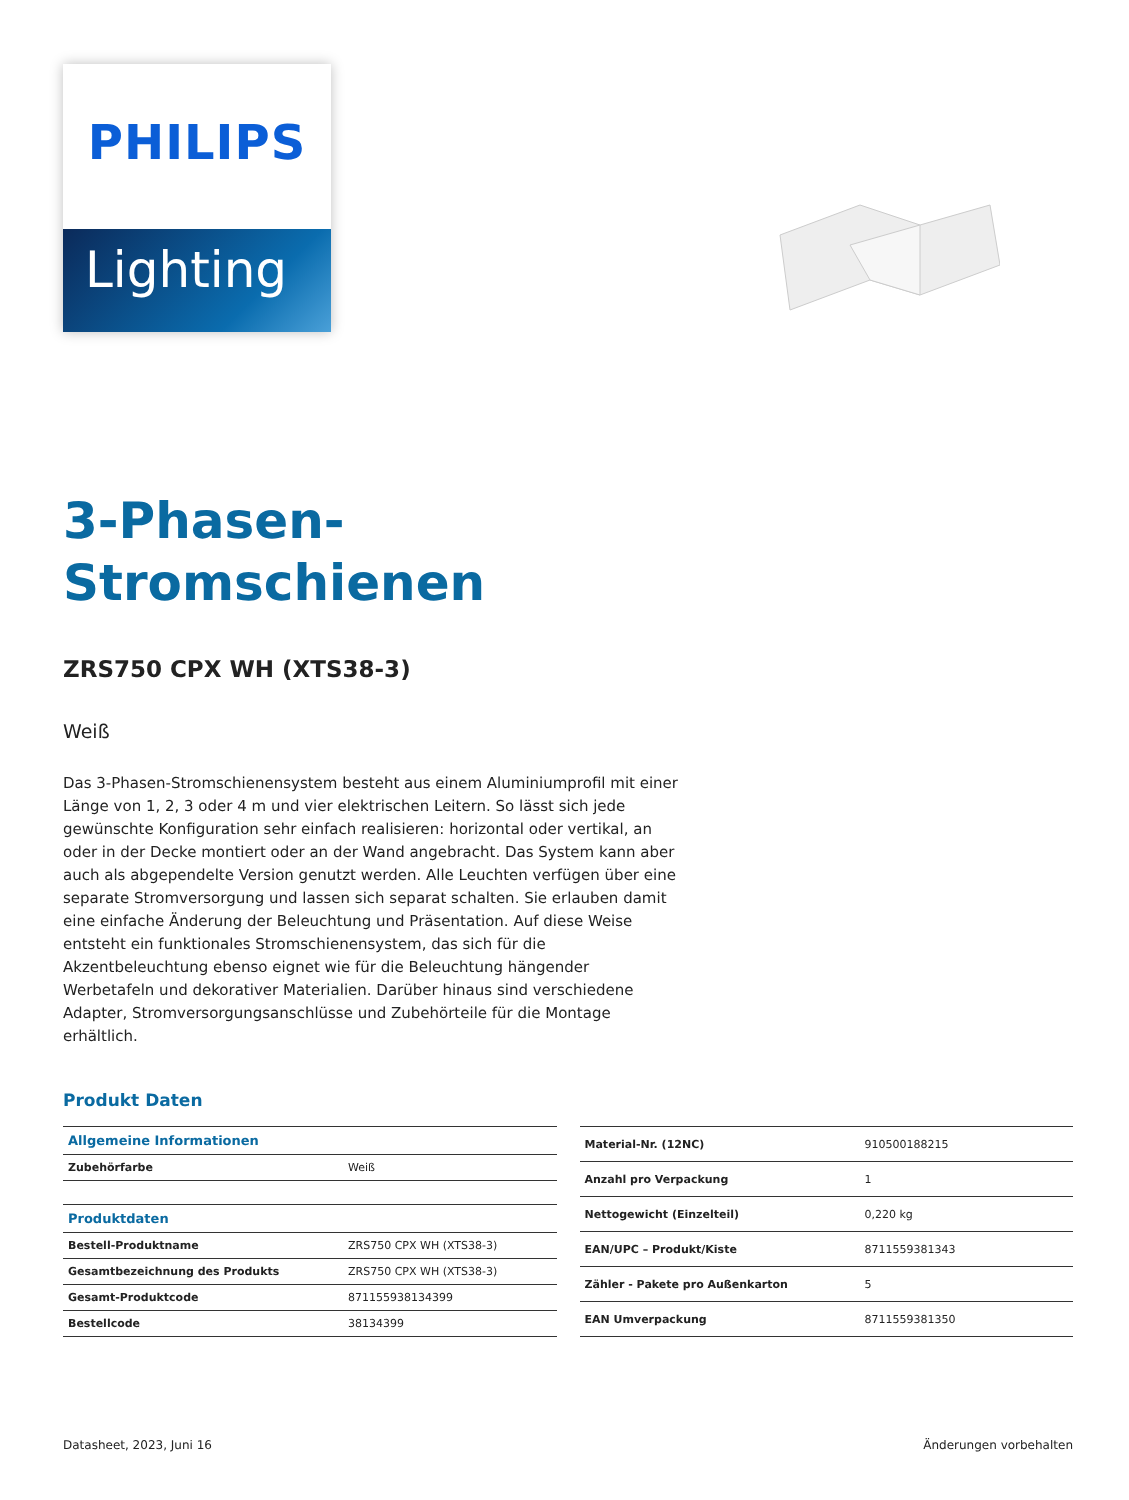PHILIPS
Lighting
3-Phasen-
Stromschienen
ZRS750 CPX WH (XTS38-3)
Weiß
Das 3-Phasen-Stromschienensystem besteht aus einem Aluminiumprofil mit einer Länge von 1, 2, 3 oder 4 m und vier elektrischen Leitern. So lässt sich jede gewünschte Konfiguration sehr einfach realisieren: horizontal oder vertikal, an oder in der Decke montiert oder an der Wand angebracht. Das System kann aber auch als abgependelte Version genutzt werden. Alle Leuchten verfügen über eine separate Stromversorgung und lassen sich separat schalten. Sie erlauben damit eine einfache Änderung der Beleuchtung und Präsentation. Auf diese Weise entsteht ein funktionales Stromschienensystem, das sich für die Akzentbeleuchtung ebenso eignet wie für die Beleuchtung hängender Werbetafeln und dekorativer Materialien. Darüber hinaus sind verschiedene Adapter, Stromversorgungsanschlüsse und Zubehörteile für die Montage erhältlich.
Produkt Daten
| Allgemeine Informationen | |
| Zubehörfarbe | Weiß |
| Produktdaten | |
| Bestell-Produktname | ZRS750 CPX WH (XTS38-3) |
| Gesamtbezeichnung des Produkts | ZRS750 CPX WH (XTS38-3) |
| Gesamt-Produktcode | 871155938134399 |
| Bestellcode | 38134399 |
| Material-Nr. (12NC) | 910500188215 |
| Anzahl pro Verpackung | 1 |
| Nettogewicht (Einzelteil) | 0,220 kg |
| EAN/UPC – Produkt/Kiste | 8711559381343 |
| Zähler - Pakete pro Außenkarton | 5 |
| EAN Umverpackung | 8711559381350 |
Datasheet, 2023, Juni 16 Änderungen vorbehalten